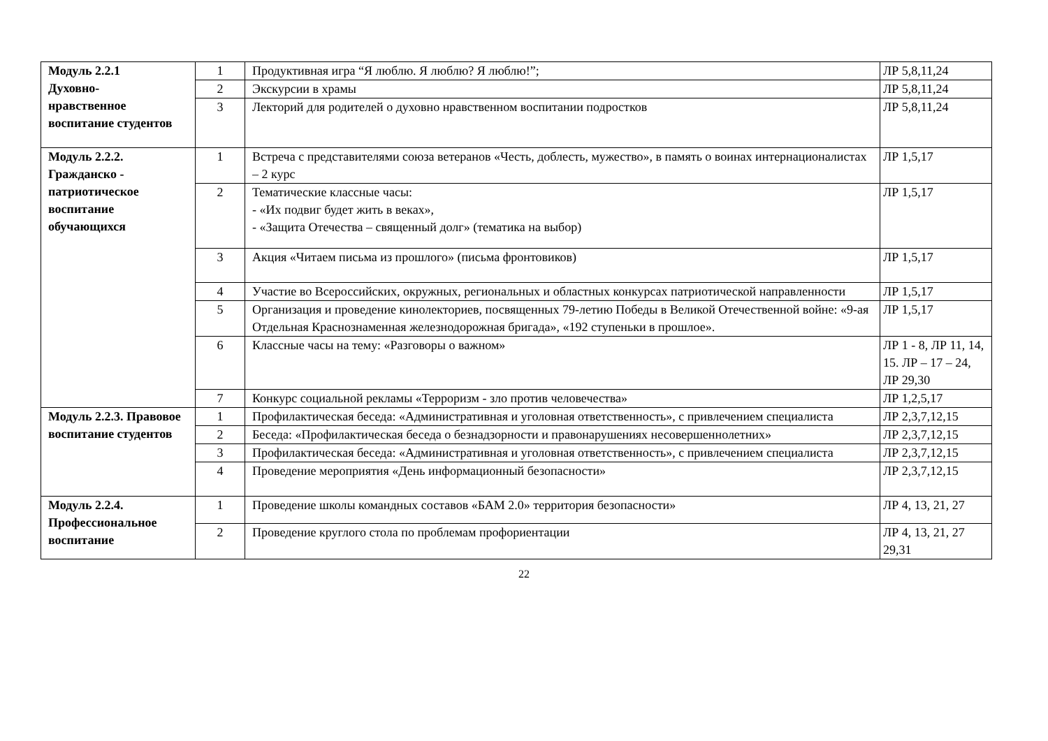| Модуль 2.2.1 Духовно- нравственное воспитание студентов | 1 | Продуктивная игра “Я люблю. Я люблю? Я люблю!”; | ЛР 5,8,11,24 |
| | 2 | Экскурсии в храмы | ЛР 5,8,11,24 |
| | 3 | Лекторий для родителей о духовно нравственном воспитании подростков | ЛР 5,8,11,24 |
| Модуль 2.2.2. Гражданско - патриотическое воспитание обучающихся | 1 | Встреча с представителями союза ветеранов «Честь, доблесть, мужество», в память о воинах интернационалистах – 2 курс | ЛР 1,5,17 |
| | 2 | Тематические классные часы: - «Их подвиг будет жить в веках», - «Защита Отечества – священный долг» (тематика на выбор) | ЛР 1,5,17 |
| | 3 | Акция «Читаем письма из прошлого» (письма фронтовиков) | ЛР 1,5,17 |
| | 4 | Участие во Всероссийских, окружных, региональных и областных конкурсах патриотической направленности | ЛР 1,5,17 |
| | 5 | Организация и проведение кинолекториев, посвященных 79-летию Победы в Великой Отечественной войне: «9-ая Отдельная Краснознаменная железнодорожная бригада», «192 ступеньки в прошлое». | ЛР 1,5,17 |
| | 6 | Классные часы на тему: «Разговоры о важном» | ЛР 1 - 8, ЛР 11, 14, 15. ЛР – 17 – 24, ЛР 29,30 |
| | 7 | Конкурс социальной рекламы «Терроризм - зло против человечества» | ЛР 1,2,5,17 |
| Модуль 2.2.3. Правовое воспитание студентов | 1 | Профилактическая беседа: «Административная и уголовная ответственность», с привлечением специалиста | ЛР 2,3,7,12,15 |
| | 2 | Беседа: «Профилактическая беседа о безнадзорности и правонарушениях несовершеннолетних» | ЛР 2,3,7,12,15 |
| | 3 | Профилактическая беседа: «Административная и уголовная ответственность», с привлечением специалиста | ЛР 2,3,7,12,15 |
| | 4 | Проведение мероприятия «День информационный безопасности» | ЛР 2,3,7,12,15 |
| Модуль 2.2.4. Профессиональное воспитание | 1 | Проведение школы командных составов «БАМ 2.0» территория безопасности» | ЛР 4, 13, 21, 27 |
| | 2 | Проведение круглого стола по проблемам профориентации | ЛР 4, 13, 21, 27 29,31 |
22